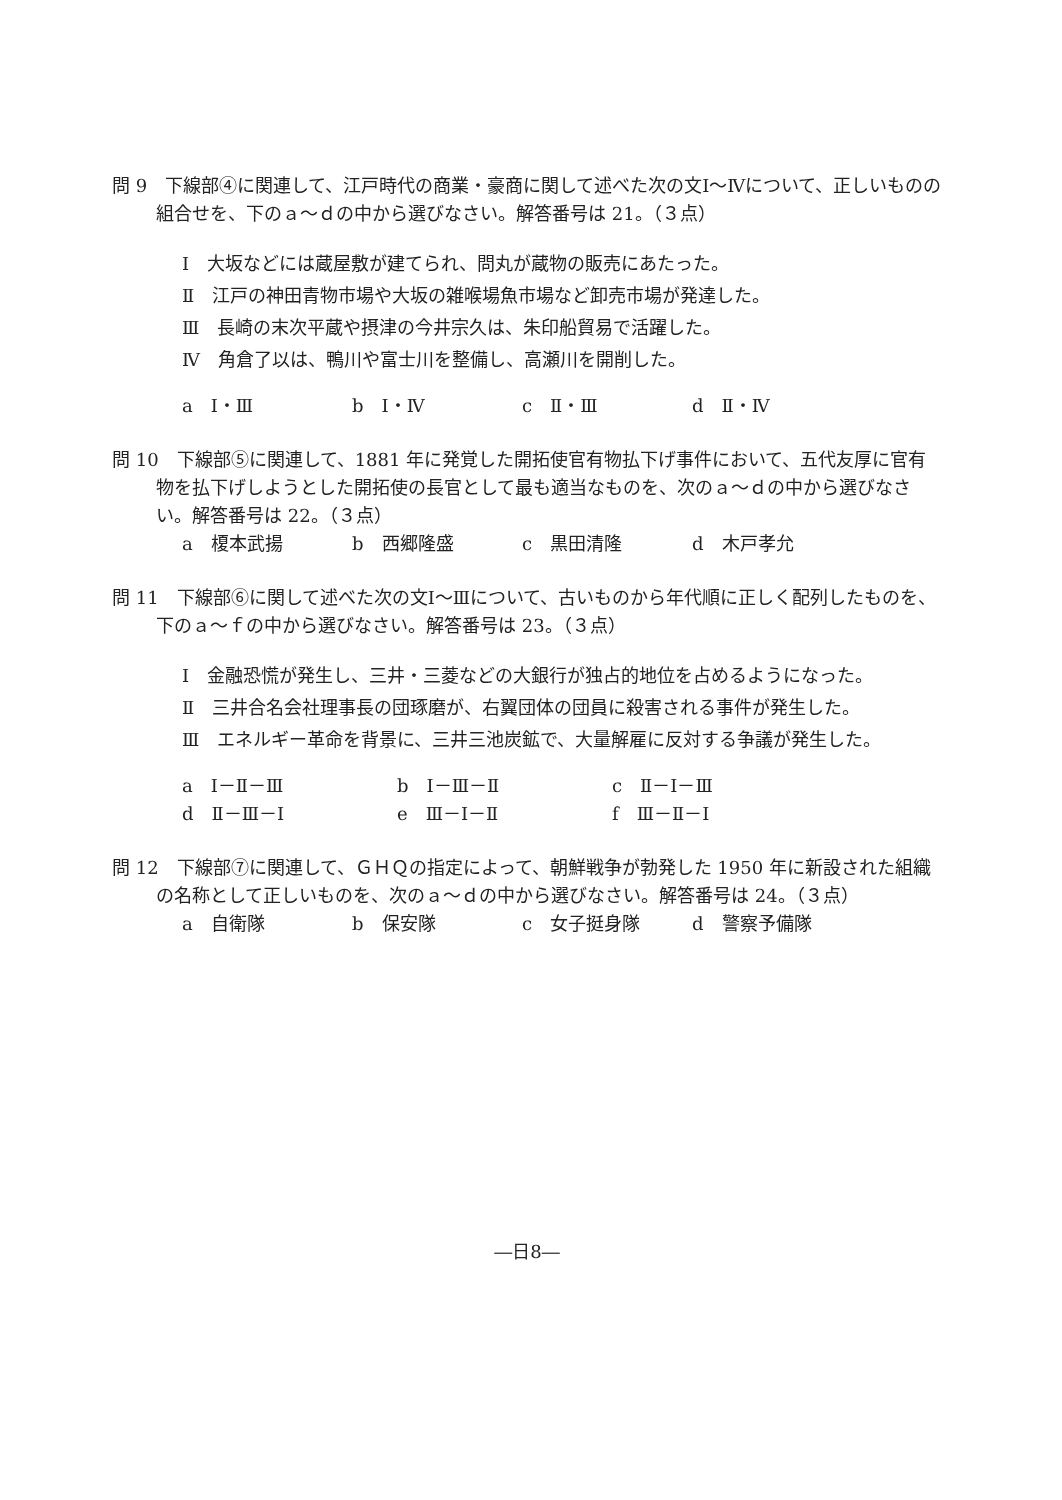問 9　下線部④に関連して、江戸時代の商業・豪商に関して述べた次の文Ⅰ～Ⅳについて、正しいものの組合せを、下のａ～ｄの中から選びなさい。解答番号は 21。（３点）
Ⅰ　大坂などには蔵屋敷が建てられ、問丸が蔵物の販売にあたった。
Ⅱ　江戸の神田青物市場や大坂の雑喉場魚市場など卸売市場が発達した。
Ⅲ　長崎の末次平蔵や摂津の今井宗久は、朱印船貿易で活躍した。
Ⅳ　角倉了以は、鴨川や富士川を整備し、高瀬川を開削した。
a　Ⅰ・Ⅲ b　Ⅰ・Ⅳ c　Ⅱ・Ⅲ d　Ⅱ・Ⅳ
問 10　下線部⑤に関連して、1881 年に発覚した開拓使官有物払下げ事件において、五代友厚に官有物を払下げしようとした開拓使の長官として最も適当なものを、次のａ～ｄの中から選びなさい。解答番号は 22。（３点）
a　榎本武揚 b　西郷隆盛 c　黒田清隆 d　木戸孝允
問 11　下線部⑥に関して述べた次の文Ⅰ～Ⅲについて、古いものから年代順に正しく配列したものを、下のａ～ｆの中から選びなさい。解答番号は 23。（３点）
Ⅰ　金融恐慌が発生し、三井・三菱などの大銀行が独占的地位を占めるようになった。
Ⅱ　三井合名会社理事長の団琢磨が、右翼団体の団員に殺害される事件が発生した。
Ⅲ　エネルギー革命を背景に、三井三池炭鉱で、大量解雇に反対する争議が発生した。
a　Ⅰ－Ⅱ－Ⅲ b　Ⅰ－Ⅲ－Ⅱ c　Ⅱ－Ⅰ－Ⅲ d　Ⅱ－Ⅲ－Ⅰ e　Ⅲ－Ⅰ－Ⅱ f　Ⅲ－Ⅱ－Ⅰ
問 12　下線部⑦に関連して、ＧＨＱの指定によって、朝鮮戦争が勃発した 1950 年に新設された組織の名称として正しいものを、次のａ～ｄの中から選びなさい。解答番号は 24。（３点）
a　自衛隊 b　保安隊 c　女子挺身隊 d　警察予備隊
―日8―